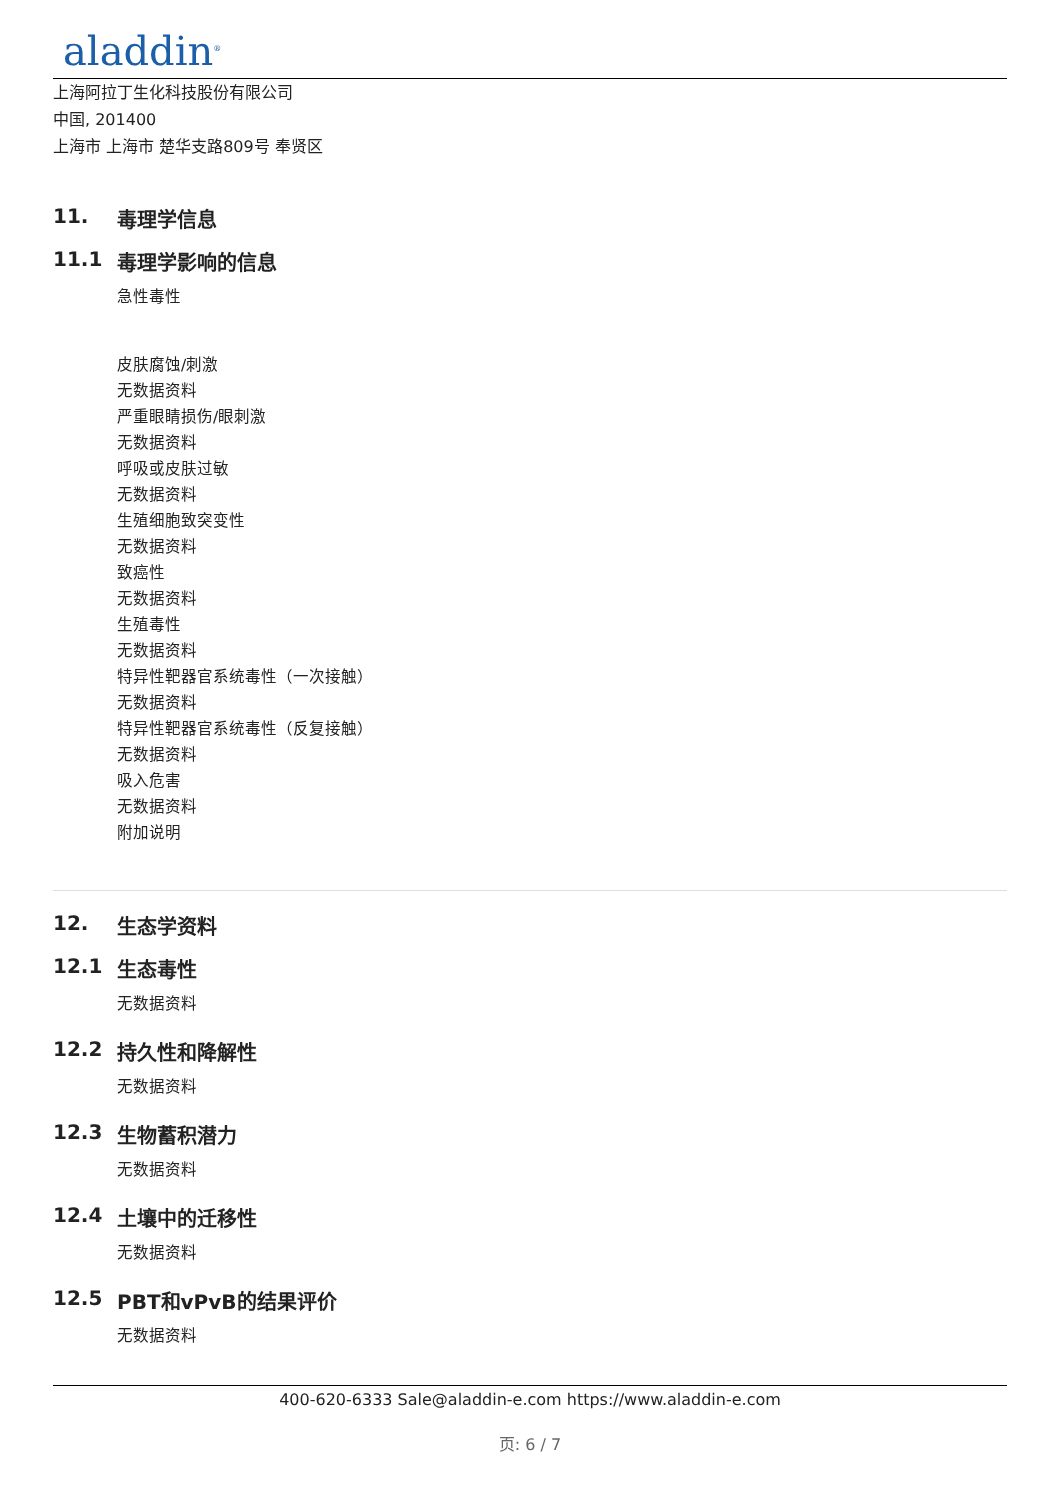aladdin<sup>®</sup>
上海阿拉丁生化科技股份有限公司
中国, 201400
上海市 上海市 楚华支路809号 奉贤区
11. 毒理学信息
11.1 毒理学影响的信息
急性毒性
皮肤腐蚀/刺激
无数据资料
严重眼睛损伤/眼刺激
无数据资料
呼吸或皮肤过敏
无数据资料
生殖细胞致突变性
无数据资料
致癌性
无数据资料
生殖毒性
无数据资料
特异性靶器官系统毒性（一次接触）
无数据资料
特异性靶器官系统毒性（反复接触）
无数据资料
吸入危害
无数据资料
附加说明
12. 生态学资料
12.1 生态毒性
无数据资料
12.2 持久性和降解性
无数据资料
12.3 生物蓄积潜力
无数据资料
12.4 土壤中的迁移性
无数据资料
12.5 PBT和vPvB的结果评价
无数据资料
400-620-6333 Sale@aladdin-e.com https://www.aladdin-e.com
页: 6 / 7